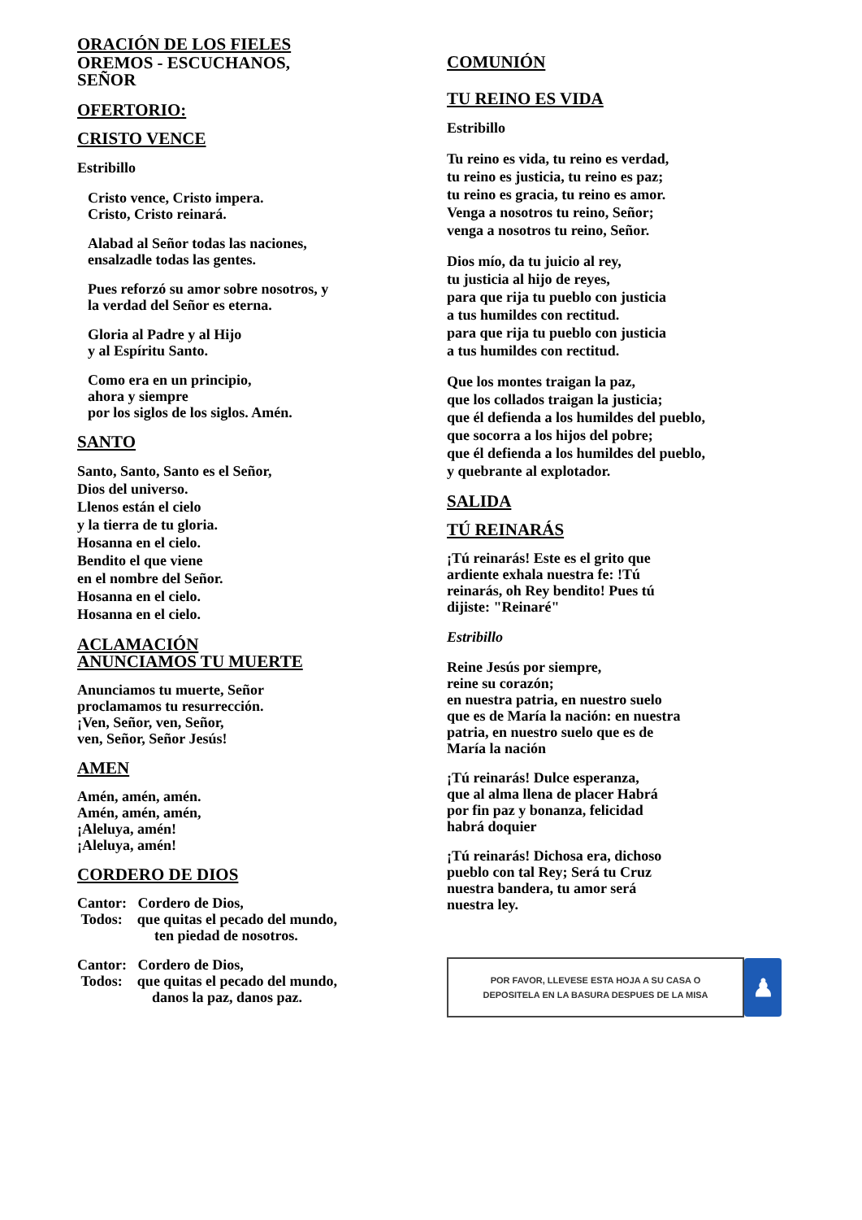ORACIÓN DE LOS FIELES
OREMOS - ESCUCHANOS,
SEÑOR
OFERTORIO:
CRISTO VENCE
Estribillo
Cristo vence, Cristo impera.
Cristo, Cristo reinará.
Alabad al Señor todas las naciones,
ensalzadle todas las gentes.
Pues reforzó su amor sobre nosotros, y
la verdad del Señor es eterna.
Gloria al Padre y al Hijo
y al Espíritu Santo.
Como era en un principio,
ahora y siempre
por los siglos de los siglos. Amén.
SANTO
Santo, Santo, Santo es el Señor,
Dios del universo.
Llenos están el cielo
y la tierra de tu gloria.
Hosanna en el cielo.
Bendito el que viene
en el nombre del Señor.
Hosanna en el cielo.
Hosanna en el cielo.
ACLAMACIÓN
ANUNCIAMOS TU MUERTE
Anunciamos tu muerte, Señor
proclamamos tu resurrección.
¡Ven, Señor, ven, Señor,
ven, Señor, Señor Jesús!
AMEN
Amén, amén, amén.
Amén, amén, amén,
¡Aleluya, amén!
¡Aleluya, amén!
CORDERO DE DIOS
Cantor: Cordero de Dios,
Todos: que quitas el pecado del mundo,
ten piedad de nosotros.
Cantor: Cordero de Dios,
Todos: que quitas el pecado del mundo,
danos la paz, danos paz.
COMUNIÓN
TU REINO ES VIDA
Estribillo
Tu reino es vida, tu reino es verdad,
tu reino es justicia, tu reino es paz;
tu reino es gracia, tu reino es amor.
Venga a nosotros tu reino, Señor;
venga a nosotros tu reino, Señor.
Dios mío, da tu juicio al rey,
tu justicia al hijo de reyes,
para que rija tu pueblo con justicia
a tus humildes con rectitud.
para que rija tu pueblo con justicia
a tus humildes con rectitud.
Que los montes traigan la paz,
que los collados traigan la justicia;
que él defienda a los humildes del pueblo,
que socorra a los hijos del pobre;
que él defienda a los humildes del pueblo,
y quebrante al explotador.
SALIDA
TÚ REINARÁS
¡Tú reinarás! Este es el grito que
ardiente exhala nuestra fe: !Tú
reinarás, oh Rey bendito! Pues tú
dijiste: "Reinaré"
Estribillo
Reine Jesús por siempre,
reine su corazón;
en nuestra patria, en nuestro suelo
que es de María la nación: en nuestra
patria, en nuestro suelo que es de
María la nación
¡Tú reinarás! Dulce esperanza,
que al alma llena de placer Habrá
por fin paz y bonanza, felicidad
habrá doquier
¡Tú reinarás! Dichosa era, dichoso
pueblo con tal Rey; Será tu Cruz
nuestra bandera, tu amor será
nuestra ley.
POR FAVOR, LLEVESE ESTA HOJA A SU CASA O
DEPOSITELA EN LA BASURA DESPUES DE LA MISA
♟